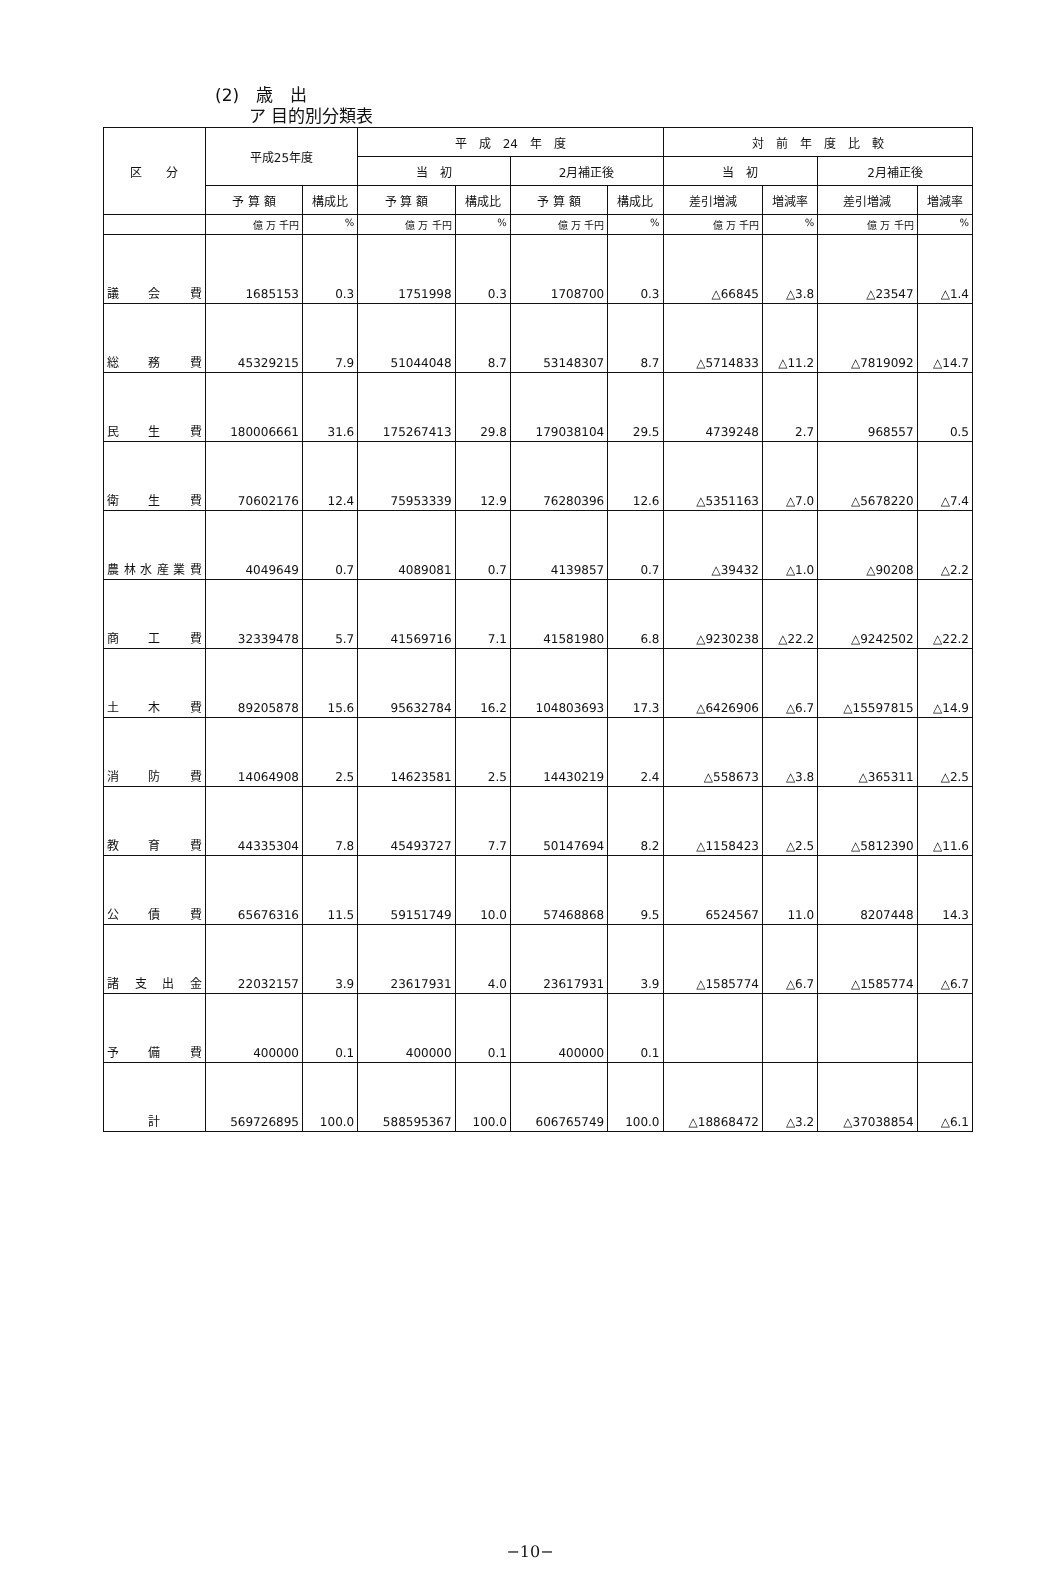(2)　歳　出
　　ア 目的別分類表
| 区 分 | 平成25年度 | | 平 成 24 年 度 | | | | 対 前 年 度 比 較 | | | |
| --- | --- | --- | --- | --- | --- | --- | --- | --- | --- | --- |
| | | | 当 初 | | 2月補正後 | | 当 初 | | 2月補正後 | |
| | 予 算 額 | 構成比 | 予 算 額 | 構成比 | 予 算 額 | 構成比 | 差引増減 | 増減率 | 差引増減 | 増減率 |
| | 億 万 千円 | % | 億 万 千円 | % | 億 万 千円 | % | 億 万 千円 | % | 億 万 千円 | % |
| 議 会 費 | 1685153 | 0.3 | 1751998 | 0.3 | 1708700 | 0.3 | △66845 | △3.8 | △23547 | △1.4 |
| 総 務 費 | 45329215 | 7.9 | 51044048 | 8.7 | 53148307 | 8.7 | △5714833 | △11.2 | △7819092 | △14.7 |
| 民 生 費 | 180006661 | 31.6 | 175267413 | 29.8 | 179038104 | 29.5 | 4739248 | 2.7 | 968557 | 0.5 |
| 衛 生 費 | 70602176 | 12.4 | 75953339 | 12.9 | 76280396 | 12.6 | △5351163 | △7.0 | △5678220 | △7.4 |
| 農林水産業費 | 4049649 | 0.7 | 4089081 | 0.7 | 4139857 | 0.7 | △39432 | △1.0 | △90208 | △2.2 |
| 商 工 費 | 32339478 | 5.7 | 41569716 | 7.1 | 41581980 | 6.8 | △9230238 | △22.2 | △9242502 | △22.2 |
| 土 木 費 | 89205878 | 15.6 | 95632784 | 16.2 | 104803693 | 17.3 | △6426906 | △6.7 | △15597815 | △14.9 |
| 消 防 費 | 14064908 | 2.5 | 14623581 | 2.5 | 14430219 | 2.4 | △558673 | △3.8 | △365311 | △2.5 |
| 教 育 費 | 44335304 | 7.8 | 45493727 | 7.7 | 50147694 | 8.2 | △1158423 | △2.5 | △5812390 | △11.6 |
| 公 債 費 | 65676316 | 11.5 | 59151749 | 10.0 | 57468868 | 9.5 | 6524567 | 11.0 | 8207448 | 14.3 |
| 諸 支 出 金 | 22032157 | 3.9 | 23617931 | 4.0 | 23617931 | 3.9 | △1585774 | △6.7 | △1585774 | △6.7 |
| 予 備 費 | 400000 | 0.1 | 400000 | 0.1 | 400000 | 0.1 | | | | |
| 計 | 569726895 | 100.0 | 588595367 | 100.0 | 606765749 | 100.0 | △18868472 | △3.2 | △37038854 | △6.1 |
−10−